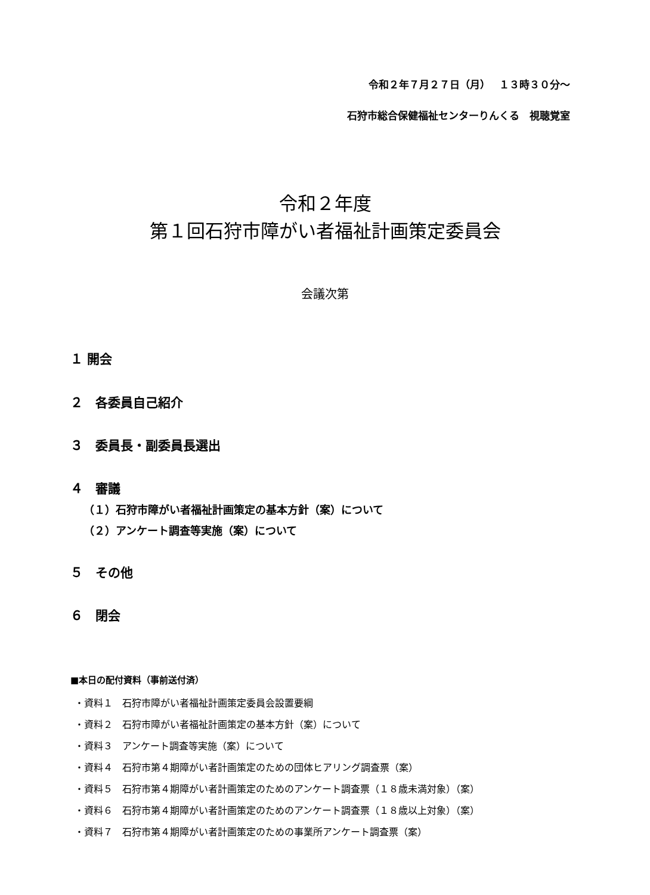令和２年７月２７日（月）　 １３時３０分～
石狩市総合保健福祉センターりんくる　視聴覚室
令和２年度
第１回石狩市障がい者福祉計画策定委員会
会議次第
１ 開会
２　各委員自己紹介
３　委員長・副委員長選出
４　審議
（１）石狩市障がい者福祉計画策定の基本方針（案）について
（２）アンケート調査等実施（案）について
５　その他
６　閉会
■本日の配付資料（事前送付済）
・資料１　石狩市障がい者福祉計画策定委員会設置要綱
・資料２　石狩市障がい者福祉計画策定の基本方針（案）について
・資料３　アンケート調査等実施（案）について
・資料４　石狩市第４期障がい者計画策定のための団体ヒアリング調査票（案）
・資料５　石狩市第４期障がい者計画策定のためのアンケート調査票（１８歳未満対象）（案）
・資料６　石狩市第４期障がい者計画策定のためのアンケート調査票（１８歳以上対象）（案）
・資料７　石狩市第４期障がい者計画策定のための事業所アンケート調査票（案）